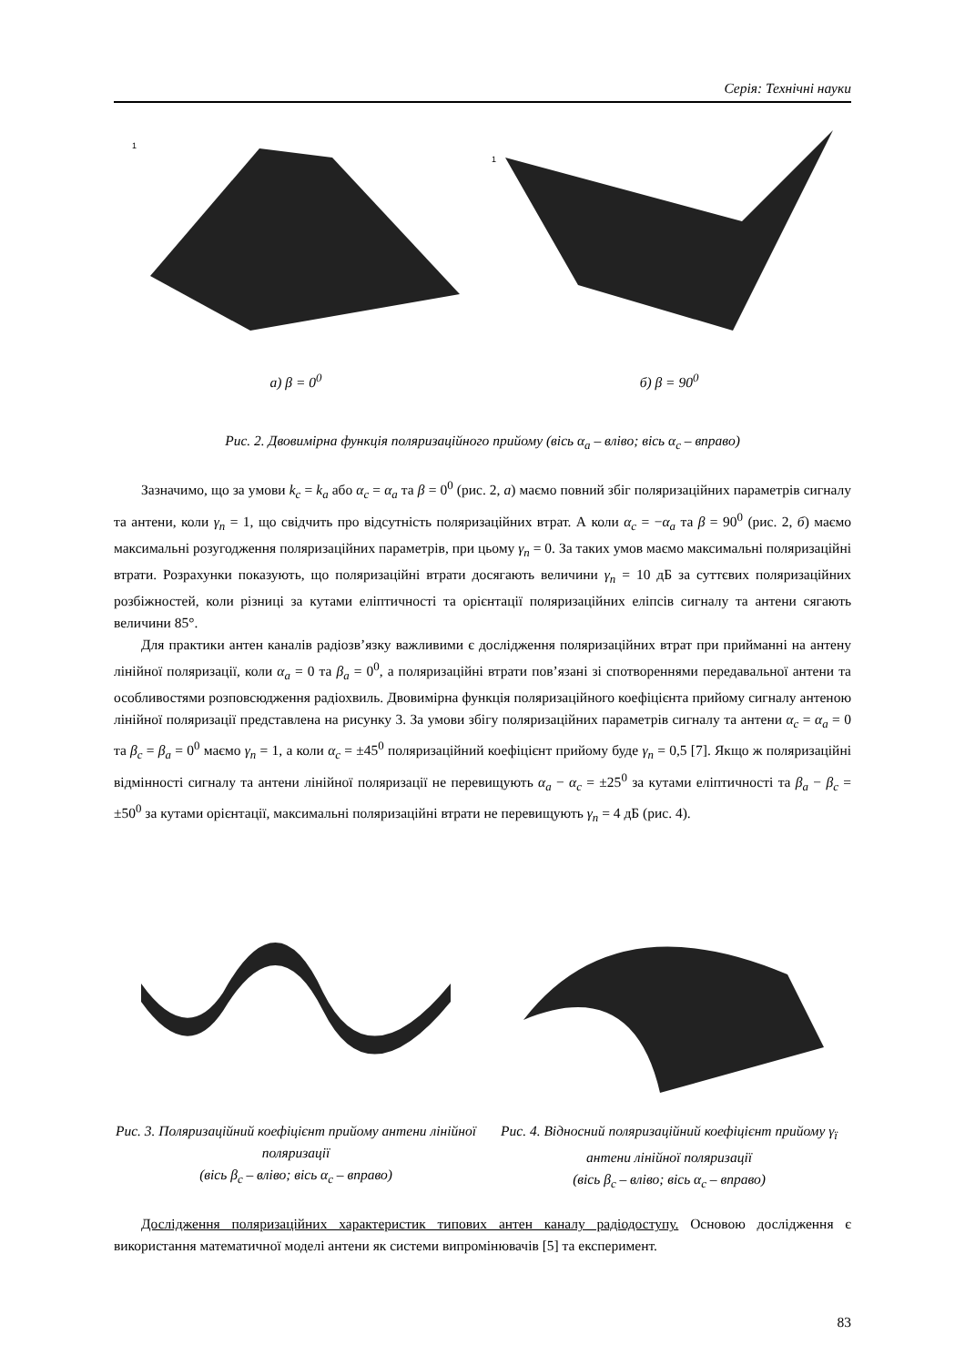Серія: Технічні науки
1
а) β = 0<sup>0</sup>
1
б) β = 90<sup>0</sup>
Рис. 2. Двовимірна функція поляризаційного прийому (вісь α<sub>a</sub> – вліво; вісь α<sub>c</sub> – вправо)
Зазначимо, що за умови k<sub>c</sub> = k<sub>a</sub> або α<sub>c</sub> = α<sub>a</sub> та β = 0<sup>0</sup> (рис. 2, а) маємо повний збіг поляризаційних параметрів сигналу та антени, коли γ<sub>n</sub> = 1, що свідчить про відсутність поляризаційних втрат. А коли α<sub>c</sub> = −α<sub>a</sub> та β = 90<sup>0</sup> (рис. 2, б) маємо максимальні розугодження поляризаційних параметрів, при цьому γ<sub>n</sub> = 0. За таких умов маємо максимальні поляризаційні втрати. Розрахунки показують, що поляризаційні втрати досягають величини γ<sub>n</sub> = 10 дБ за суттєвих поляризаційних розбіжностей, коли різниці за кутами еліптичності та орієнтації поляризаційних еліпсів сигналу та антени сягають величини 85°.
Для практики антен каналів радіозв’язку важливими є дослідження поляризаційних втрат при прийманні на антену лінійної поляризації, коли α<sub>a</sub> = 0 та β<sub>a</sub> = 0<sup>0</sup>, а поляризаційні втрати пов’язані зі спотвореннями передавальної антени та особливостями розповсюдження радіохвиль. Двовимірна функція поляризаційного коефіцієнта прийому сигналу антеною лінійної поляризації представлена на рисунку 3. За умови збігу поляризаційних параметрів сигналу та антени α<sub>c</sub> = α<sub>a</sub> = 0 та β<sub>c</sub> = β<sub>a</sub> = 0<sup>0</sup> маємо γ<sub>n</sub> = 1, а коли α<sub>c</sub> = ±45<sup>0</sup> поляризаційний коефіцієнт прийому буде γ<sub>n</sub> = 0,5 [7]. Якщо ж поляризаційні відмінності сигналу та антени лінійної поляризації не перевищують α<sub>a</sub> − α<sub>c</sub> = ±25<sup>0</sup> за кутами еліптичності та β<sub>a</sub> − β<sub>c</sub> = ±50<sup>0</sup> за кутами орієнтації, максимальні поляризаційні втрати не перевищують γ<sub>n</sub> = 4 дБ (рис. 4).
Рис. 3. Поляризаційний коефіцієнт прийому антени лінійної поляризації
(вісь β<sub>c</sub> – вліво; вісь α<sub>c</sub> – вправо)
Рис. 4. Відносний поляризаційний коефіцієнт прийому γ<sub>ї</sub> антени лінійної поляризації
(вісь β<sub>c</sub> – вліво; вісь α<sub>c</sub> – вправо)
Дослідження поляризаційних характеристик типових антен каналу радіодоступу. Основою дослідження є використання математичної моделі антени як системи випромінювачів [5] та експеримент.
83